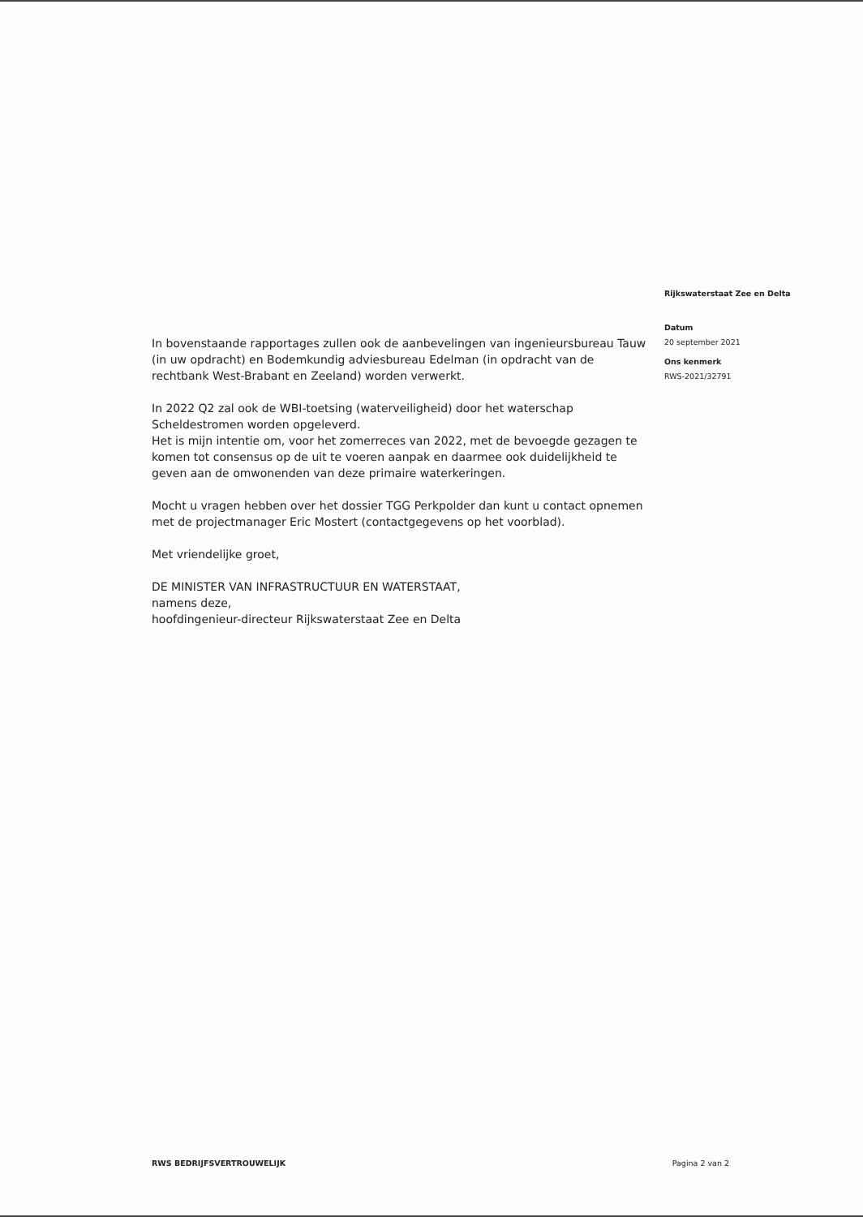In bovenstaande rapportages zullen ook de aanbevelingen van ingenieursbureau Tauw (in uw opdracht) en Bodemkundig adviesbureau Edelman (in opdracht van de rechtbank West-Brabant en Zeeland) worden verwerkt.
In 2022 Q2 zal ook de WBI-toetsing (waterveiligheid) door het waterschap Scheldestromen worden opgeleverd.
Het is mijn intentie om, voor het zomerreces van 2022, met de bevoegde gezagen te komen tot consensus op de uit te voeren aanpak en daarmee ook duidelijkheid te geven aan de omwonenden van deze primaire waterkeringen.
Mocht u vragen hebben over het dossier TGG Perkpolder dan kunt u contact opnemen met de projectmanager Eric Mostert (contactgegevens op het voorblad).
Met vriendelijke groet,
DE MINISTER VAN INFRASTRUCTUUR EN WATERSTAAT,
namens deze,
hoofdingenieur-directeur Rijkswaterstaat Zee en Delta
Rijkswaterstaat Zee en Delta
Datum
20 september 2021
Ons kenmerk
RWS-2021/32791
RWS BEDRIJFSVERTROUWELIJK Pagina 2 van 2